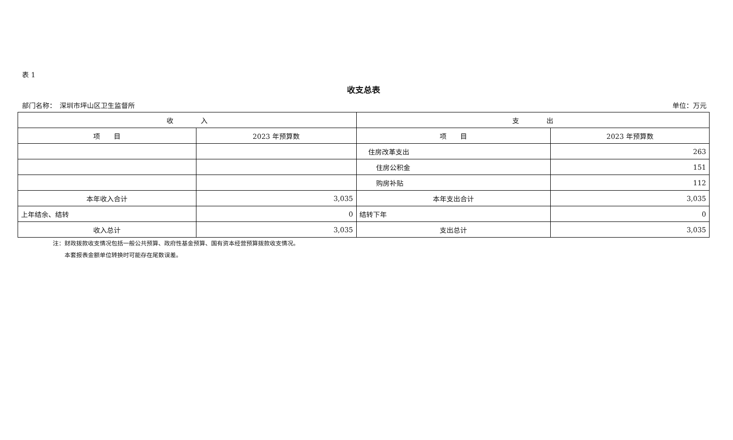表 1
收支总表
部门名称：　深圳市坪山区卫生监督所 单位：万元
| 收 入 | | 支 出 | |
| --- | --- | --- | --- |
| 项 目 | 2023 年预算数 | 项 目 | 2023 年预算数 |
| | | 住房改革支出 | 263 |
| | | 住房公积金 | 151 |
| | | 购房补贴 | 112 |
| 本年收入合计 | 3,035 | 本年支出合计 | 3,035 |
| 上年结余、结转 | 0 | 结转下年 | 0 |
| 收入总计 | 3,035 | 支出总计 | 3,035 |
注：财政拨款收支情况包括一般公共预算、政府性基金预算、国有资本经营预算拨款收支情况。
　　本套报表金额单位转换时可能存在尾数误差。